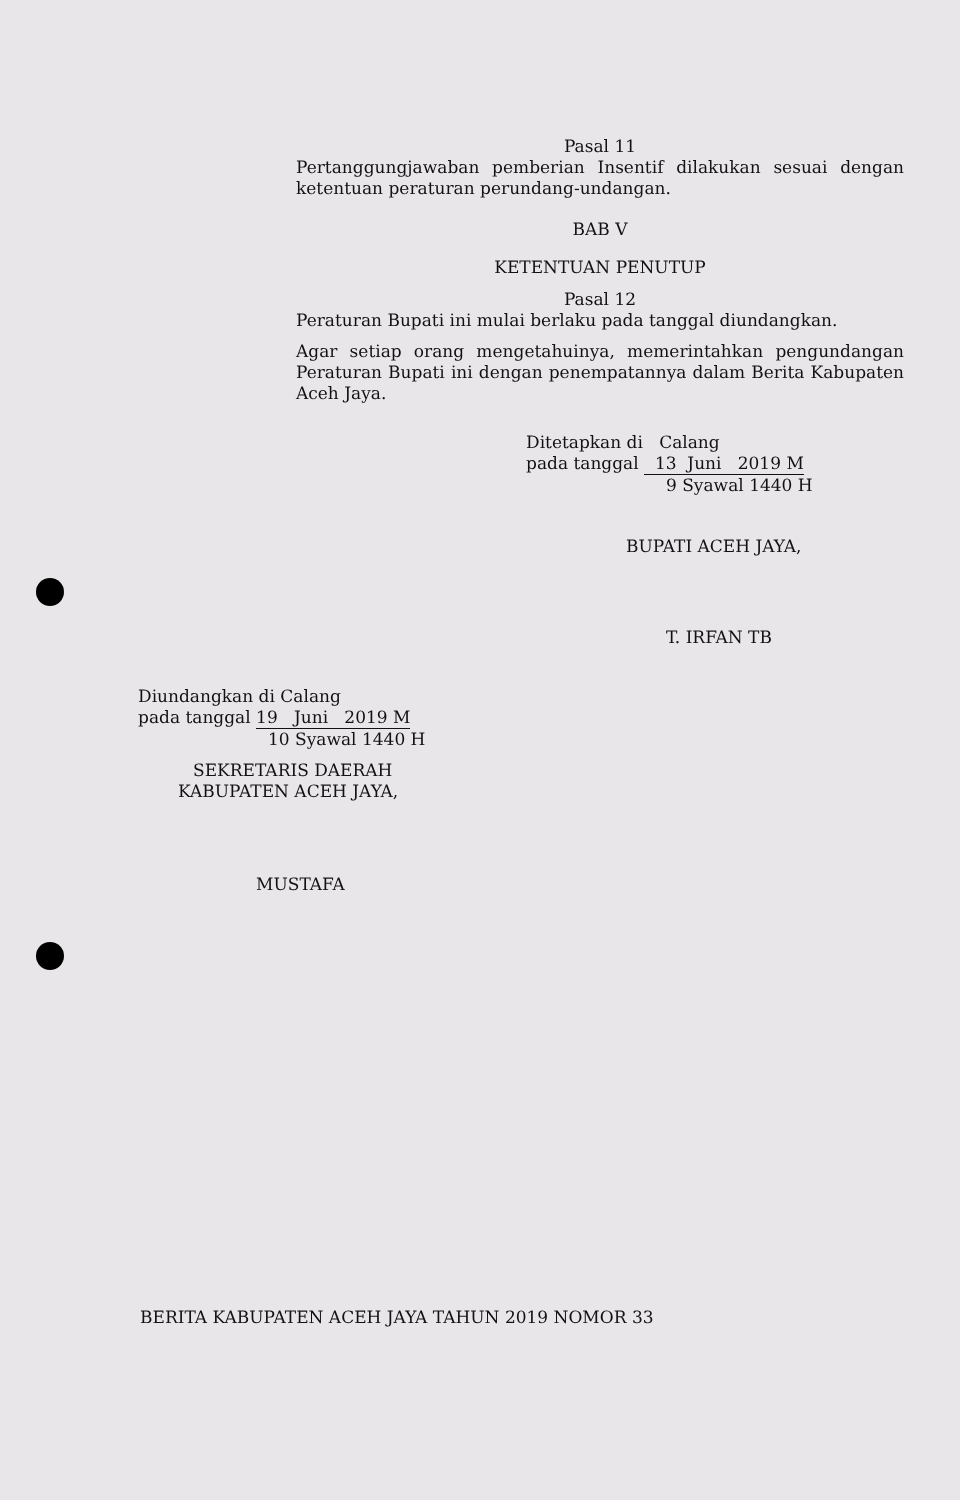Pasal 11
Pertanggungjawaban pemberian Insentif dilakukan sesuai dengan ketentuan peraturan perundang-undangan.
BAB V
KETENTUAN PENUTUP
Pasal 12
Peraturan Bupati ini mulai berlaku pada tanggal diundangkan.
Agar setiap orang mengetahuinya, memerintahkan pengundangan Peraturan Bupati ini dengan penempatannya dalam Berita Kabupaten Aceh Jaya.
Ditetapkan di Calang
pada tanggal 13 Juni 2019 M
9 Syawal 1440 H
BUPATI ACEH JAYA,
T. IRFAN TB
Diundangkan di Calang
pada tanggal 19 Juni 2019 M
10 Syawal 1440 H
SEKRETARIS DAERAH
KABUPATEN ACEH JAYA,
MUSTAFA
BERITA KABUPATEN ACEH JAYA TAHUN 2019 NOMOR 33